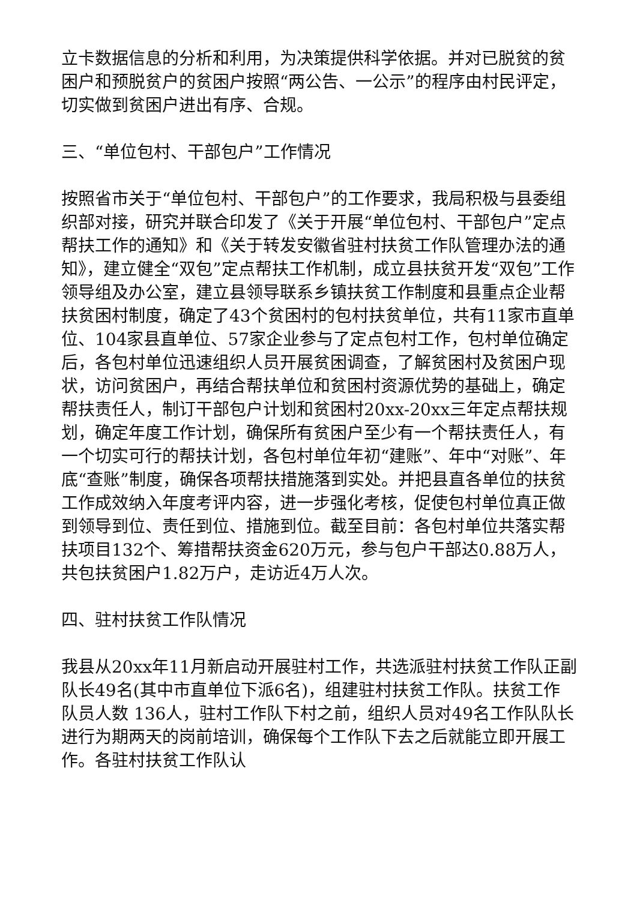立卡数据信息的分析和利用，为决策提供科学依据。并对已脱贫的贫困户和预脱贫户的贫困户按照“两公告、一公示”的程序由村民评定，切实做到贫困户进出有序、合规。
三、“单位包村、干部包户”工作情况
按照省市关于“单位包村、干部包户”的工作要求，我局积极与县委组织部对接，研究并联合印发了《关于开展“单位包村、干部包户”定点帮扶工作的通知》和《关于转发安徽省驻村扶贫工作队管理办法的通知》，建立健全“双包”定点帮扶工作机制，成立县扶贫开发“双包”工作领导组及办公室，建立县领导联系乡镇扶贫工作制度和县重点企业帮扶贫困村制度，确定了43个贫困村的包村扶贫单位，共有11家市直单位、104家县直单位、57家企业参与了定点包村工作，包村单位确定后，各包村单位迅速组织人员开展贫困调查，了解贫困村及贫困户现状，访问贫困户，再结合帮扶单位和贫困村资源优势的基础上，确定帮扶责任人，制订干部包户计划和贫困村20xx-20xx三年定点帮扶规划，确定年度工作计划，确保所有贫困户至少有一个帮扶责任人，有一个切实可行的帮扶计划，各包村单位年初“建账”、年中“对账”、年底“查账”制度，确保各项帮扶措施落到实处。并把县直各单位的扶贫工作成效纳入年度考评内容，进一步强化考核，促使包村单位真正做到领导到位、责任到位、措施到位。截至目前：各包村单位共落实帮扶项目132个、筹措帮扶资金620万元，参与包户干部达0.88万人，共包扶贫困户1.82万户，走访近4万人次。
四、驻村扶贫工作队情况
我县从20xx年11月新启动开展驻村工作，共选派驻村扶贫工作队正副队长49名(其中市直单位下派6名)，组建驻村扶贫工作队。扶贫工作队员人数 136人，驻村工作队下村之前，组织人员对49名工作队队长进行为期两天的岗前培训，确保每个工作队下去之后就能立即开展工作。各驻村扶贫工作队认